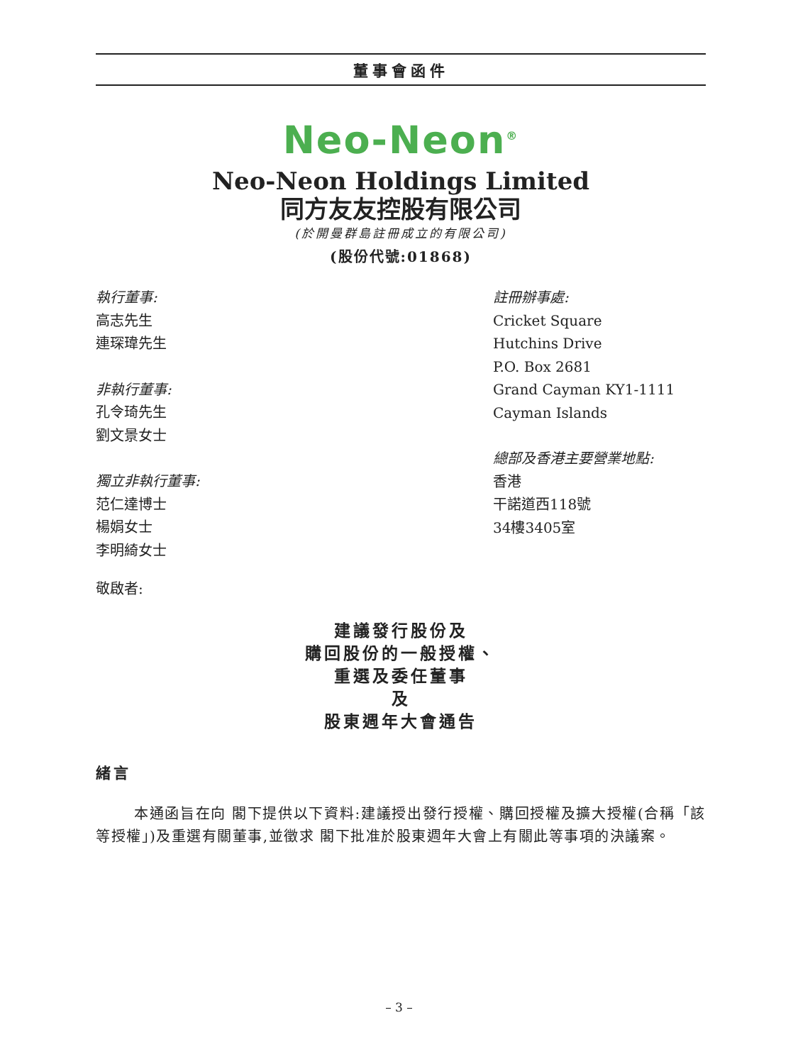董事會函件
Neo-Neon<sup>®</sup>
Neo-Neon Holdings Limited
同方友友控股有限公司
(於開曼群島註冊成立的有限公司)
(股份代號:01868)
執行董事:
高志先生
連琛瑋先生
非執行董事:
孔令琦先生
劉文景女士
獨立非執行董事:
范仁達博士
楊娟女士
李明綺女士
註冊辦事處:
Cricket Square
Hutchins Drive
P.O. Box 2681
Grand Cayman KY1-1111
Cayman Islands
總部及香港主要營業地點:
香港
干諾道西118號
34樓3405室
敬啟者:
建議發行股份及
購回股份的一般授權、
重選及委任董事
及
股東週年大會通告
緒言
本通函旨在向 閣下提供以下資料:建議授出發行授權、購回授權及擴大授權(合稱「該等授權」)及重選有關董事,並徵求 閣下批准於股東週年大會上有關此等事項的決議案。
– 3 –